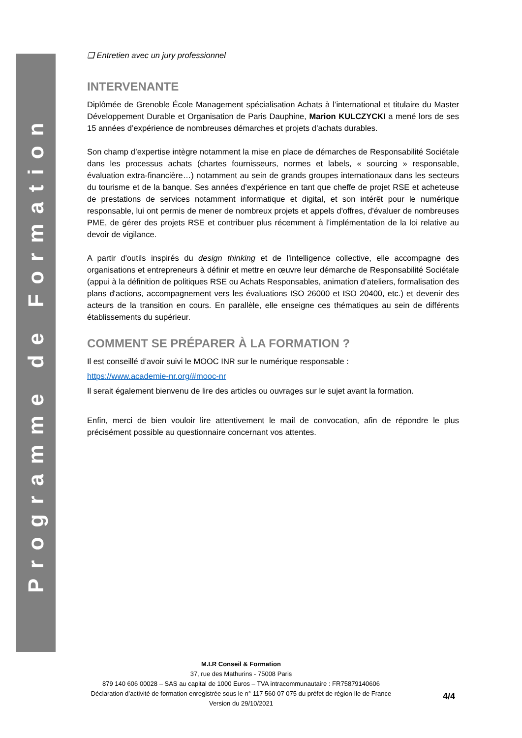Programme de Formation
❑ Entretien avec un jury professionnel
INTERVENANTE
Diplômée de Grenoble École Management spécialisation Achats à l’international et titulaire du Master Développement Durable et Organisation de Paris Dauphine, Marion KULCZYCKI a mené lors de ses 15 années d’expérience de nombreuses démarches et projets d’achats durables.
Son champ d’expertise intègre notamment la mise en place de démarches de Responsabilité Sociétale dans les processus achats (chartes fournisseurs, normes et labels, « sourcing » responsable, évaluation extra-financière…) notamment au sein de grands groupes internationaux dans les secteurs du tourisme et de la banque. Ses années d’expérience en tant que cheffe de projet RSE et acheteuse de prestations de services notamment informatique et digital, et son intérêt pour le numérique responsable, lui ont permis de mener de nombreux projets et appels d'offres, d'évaluer de nombreuses PME, de gérer des projets RSE et contribuer plus récemment à l’implémentation de la loi relative au devoir de vigilance.
A partir d'outils inspirés du design thinking et de l'intelligence collective, elle accompagne des organisations et entrepreneurs à définir et mettre en œuvre leur démarche de Responsabilité Sociétale (appui à la définition de politiques RSE ou Achats Responsables, animation d’ateliers, formalisation des plans d'actions, accompagnement vers les évaluations ISO 26000 et ISO 20400, etc.) et devenir des acteurs de la transition en cours. En parallèle, elle enseigne ces thématiques au sein de différents établissements du supérieur.
COMMENT SE PRÉPARER À LA FORMATION ?
Il est conseillé d’avoir suivi le MOOC INR sur le numérique responsable :
https://www.academie-nr.org/#mooc-nr
Il serait également bienvenu de lire des articles ou ouvrages sur le sujet avant la formation.
Enfin, merci de bien vouloir lire attentivement le mail de convocation, afin de répondre le plus précisément possible au questionnaire concernant vos attentes.
M.I.R Conseil & Formation
37, rue des Mathurins - 75008 Paris
879 140 606 00028 – SAS au capital de 1000 Euros – TVA intracommunautaire : FR75879140606
Déclaration d’activité de formation enregistrée sous le n° 117 560 07 075 du préfet de région Ile de France
Version du 29/10/2021
4/4